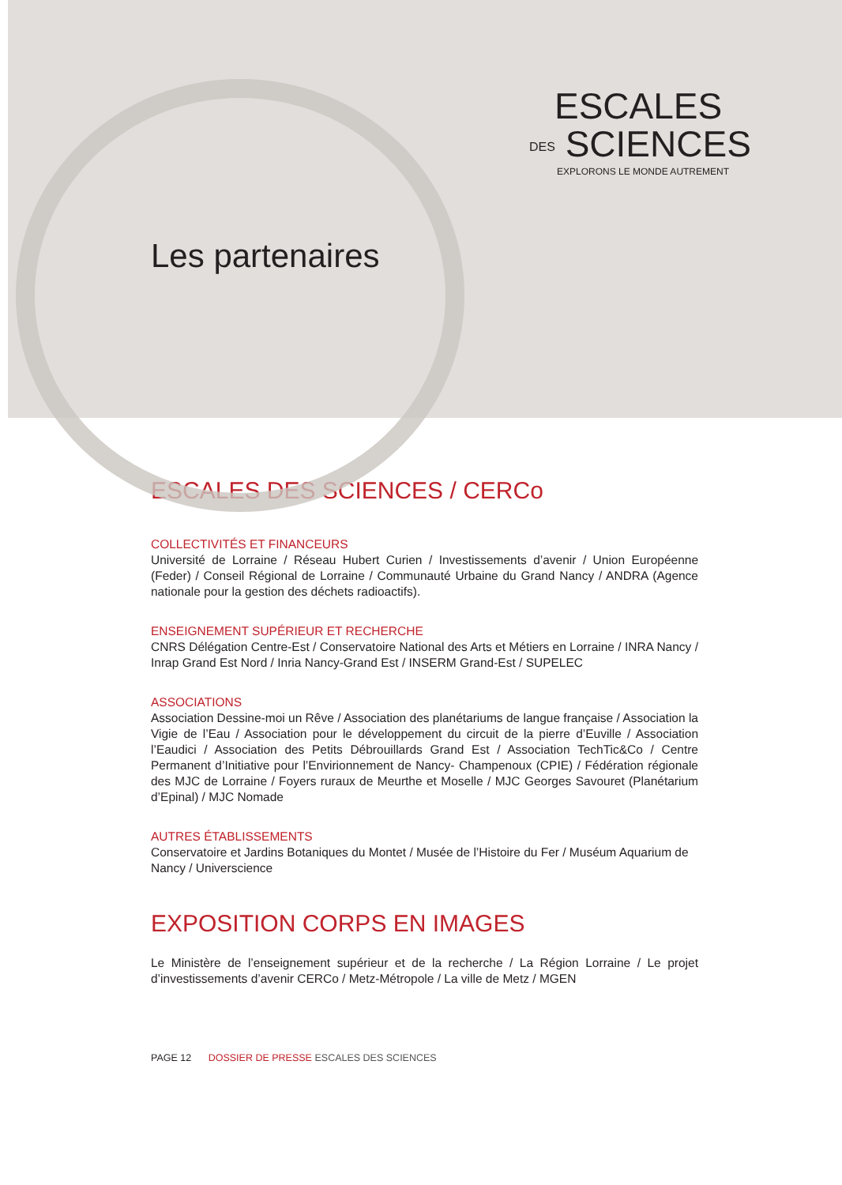ESCALES
DES SCIENCES
EXPLORONS LE MONDE AUTREMENT
Les partenaires
ESCALES DES SCIENCES / CERCo
COLLECTIVITÉS ET FINANCEURS
Université de Lorraine / Réseau Hubert Curien / Investissements d’avenir / Union Européenne (Feder) / Conseil Régional de Lorraine / Communauté Urbaine du Grand Nancy / ANDRA (Agence nationale pour la gestion des déchets radioactifs).
ENSEIGNEMENT SUPÉRIEUR ET RECHERCHE
CNRS Délégation Centre-Est / Conservatoire National des Arts et Métiers en Lorraine / INRA Nancy / Inrap Grand Est Nord / Inria Nancy-Grand Est / INSERM Grand-Est / SUPELEC
ASSOCIATIONS
Association Dessine-moi un Rêve / Association des planétariums de langue française / Association la Vigie de l’Eau / Association pour le développement du circuit de la pierre d’Euville / Association l’Eaudici / Association des Petits Débrouillards Grand Est / Association TechTic&Co / Centre Permanent d’Initiative pour l’Envirionnement de Nancy- Champenoux (CPIE) / Fédération régionale des MJC de Lorraine / Foyers ruraux de Meurthe et Moselle / MJC Georges Savouret (Planétarium d’Epinal) / MJC Nomade
AUTRES ÉTABLISSEMENTS
Conservatoire et Jardins Botaniques du Montet / Musée de l’Histoire du Fer / Muséum Aquarium de Nancy / Universcience
EXPOSITION CORPS EN IMAGES
Le Ministère de l’enseignement supérieur et de la recherche / La Région Lorraine / Le projet d’investissements d’avenir CERCo / Metz-Métropole / La ville de Metz / MGEN
PAGE 12 DOSSIER DE PRESSE ESCALES DES SCIENCES